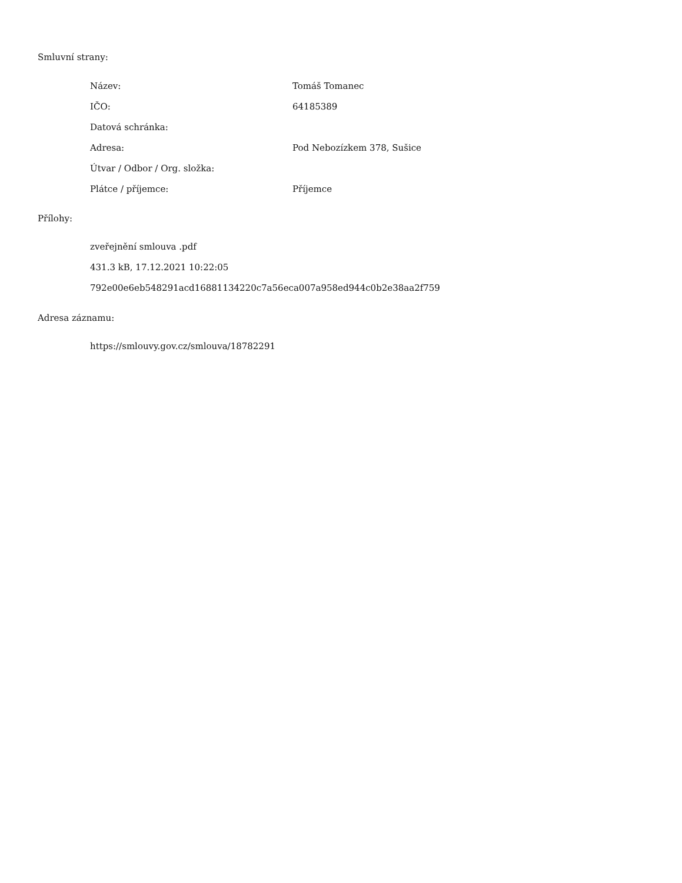Smluvní strany:
| Název: | Tomáš Tomanec |
| IČO: | 64185389 |
| Datová schránka: | |
| Adresa: | Pod Nebozízkem 378, Sušice |
| Útvar / Odbor / Org. složka: | |
| Plátce / příjemce: | Příjemce |
Přílohy:
zveřejnění smlouva .pdf
431.3 kB, 17.12.2021 10:22:05
792e00e6eb548291acd16881134220c7a56eca007a958ed944c0b2e38aa2f759
Adresa záznamu:
https://smlouvy.gov.cz/smlouva/18782291